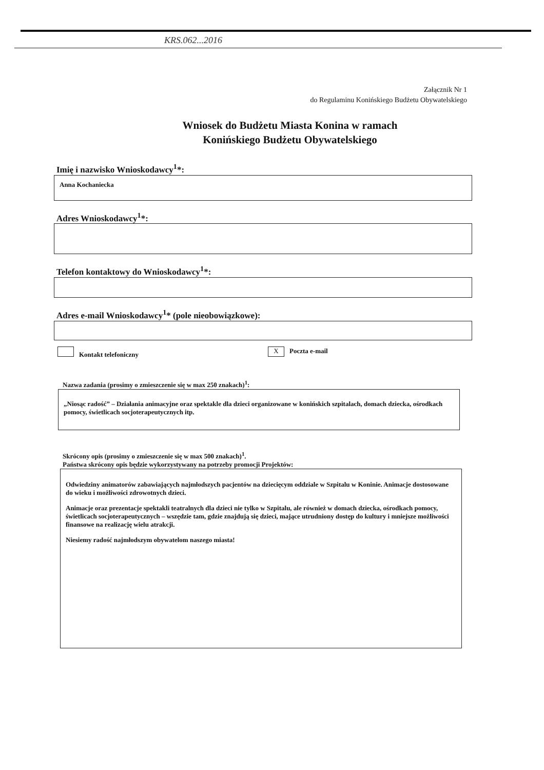KRS.062...2016
Załącznik Nr 1
do Regulaminu Konińskiego Budżetu Obywatelskiego
Wniosek do Budżetu Miasta Konina w ramach
Konińskiego Budżetu Obywatelskiego
Imię i nazwisko Wnioskodawcy<sup>1</sup>*:
Anna Kochaniecka
Adres Wnioskodawcy<sup>1</sup>*:
Telefon kontaktowy do Wnioskodawcy<sup>1</sup>*:
Adres e-mail Wnioskodawcy<sup>1</sup>* (pole nieobowiązkowe):
Kontakt telefoniczny X Poczta e-mail
Nazwa zadania (prosimy o zmieszczenie się w max 250 znakach)<sup>1</sup>:
„Niosąc radość” – Działania animacyjne oraz spektakle dla dzieci organizowane w konińskich szpitalach, domach dziecka, ośrodkach pomocy, świetlicach socjoterapeutycznych itp.
Skrócony opis (prosimy o zmieszczenie się w max 500 znakach)<sup>1</sup>.
Państwa skrócony opis będzie wykorzystywany na potrzeby promocji Projektów:
Odwiedziny animatorów zabawiających najmłodszych pacjentów na dziecięcym oddziale w Szpitalu w Koninie. Animacje dostosowane do wieku i możliwości zdrowotnych dzieci.
Animacje oraz prezentacje spektakli teatralnych dla dzieci nie tylko w Szpitalu, ale również w domach dziecka, ośrodkach pomocy, świetlicach socjoterapeutycznych – wszędzie tam, gdzie znajdują się dzieci, mające utrudniony dostęp do kultury i mniejsze możliwości finansowe na realizację wielu atrakcji.
Niesiemy radość najmłodszym obywatelom naszego miasta!